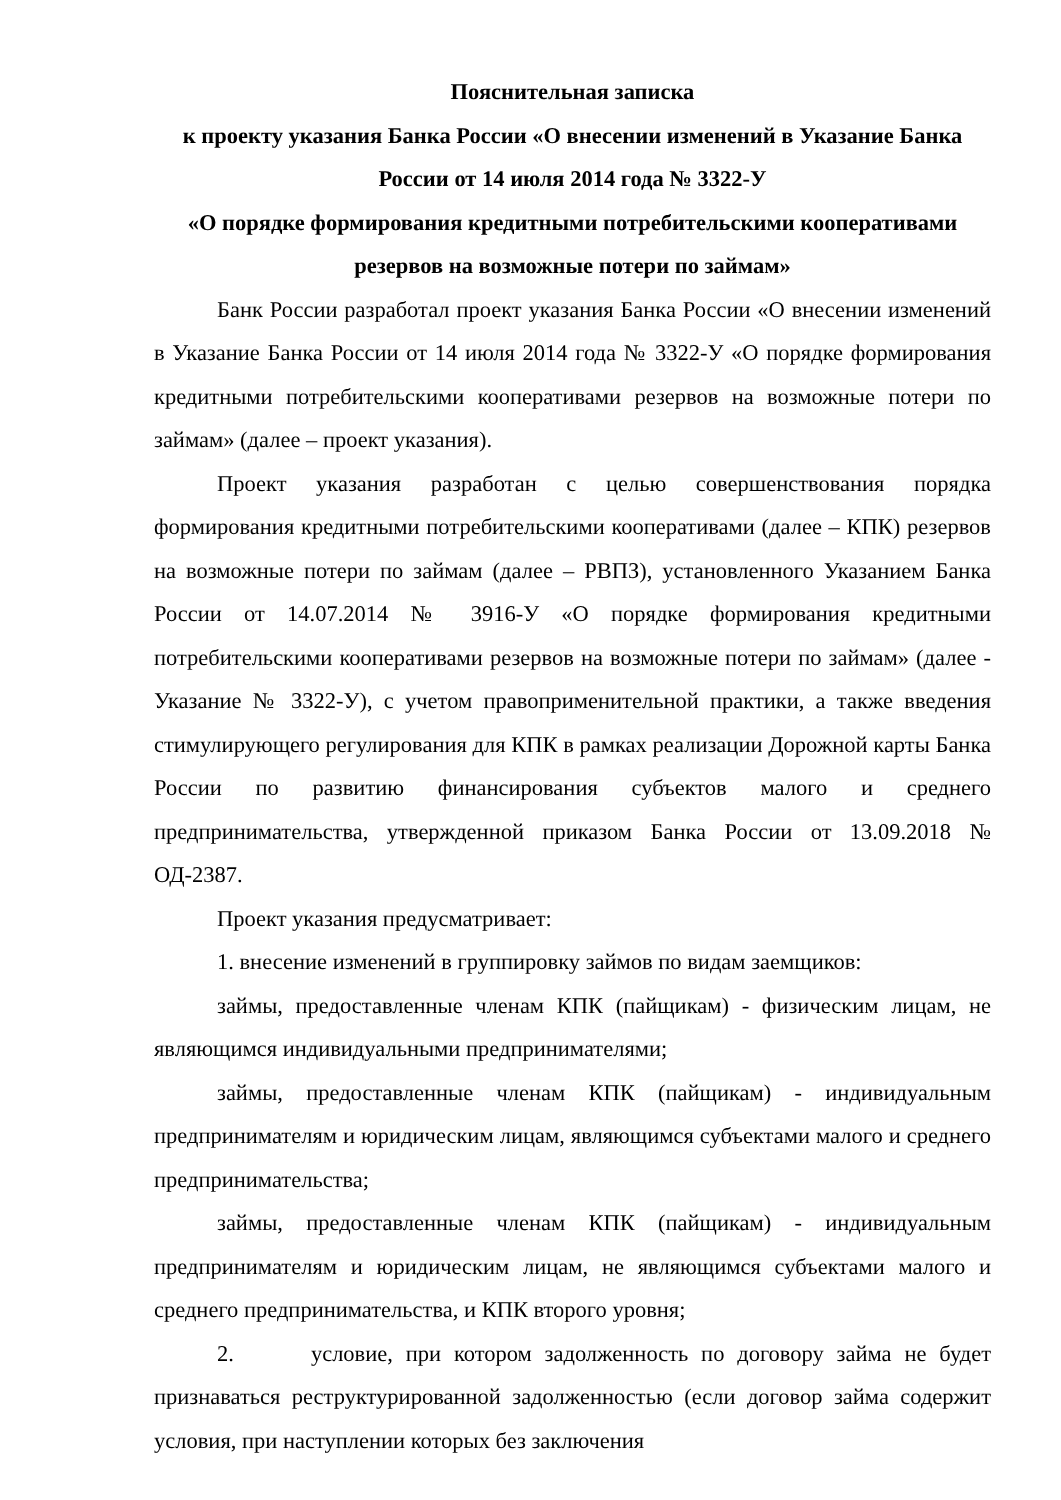Пояснительная записка
к проекту указания Банка России «О внесении изменений в Указание Банка России от 14 июля 2014 года № 3322-У
«О порядке формирования кредитными потребительскими кооперативами резервов на возможные потери по займам»
Банк России разработал проект указания Банка России «О внесении изменений в Указание Банка России от 14 июля 2014 года № 3322-У «О порядке формирования кредитными потребительскими кооперативами резервов на возможные потери по займам» (далее – проект указания).
Проект указания разработан с целью совершенствования порядка формирования кредитными потребительскими кооперативами (далее – КПК) резервов на возможные потери по займам (далее – РВПЗ), установленного Указанием Банка России от 14.07.2014 № 3916-У «О порядке формирования кредитными потребительскими кооперативами резервов на возможные потери по займам» (далее - Указание № 3322-У), с учетом правоприменительной практики, а также введения стимулирующего регулирования для КПК в рамках реализации Дорожной карты Банка России по развитию финансирования субъектов малого и среднего предпринимательства, утвержденной приказом Банка России от 13.09.2018 № ОД-2387.
Проект указания предусматривает:
1. внесение изменений в группировку займов по видам заемщиков:
займы, предоставленные членам КПК (пайщикам) - физическим лицам, не являющимся индивидуальными предпринимателями;
займы, предоставленные членам КПК (пайщикам) - индивидуальным предпринимателям и юридическим лицам, являющимся субъектами малого и среднего предпринимательства;
займы, предоставленные членам КПК (пайщикам) - индивидуальным предпринимателям и юридическим лицам, не являющимся субъектами малого и среднего предпринимательства, и КПК второго уровня;
2. условие, при котором задолженность по договору займа не будет признаваться реструктурированной задолженностью (если договор займа содержит условия, при наступлении которых без заключения